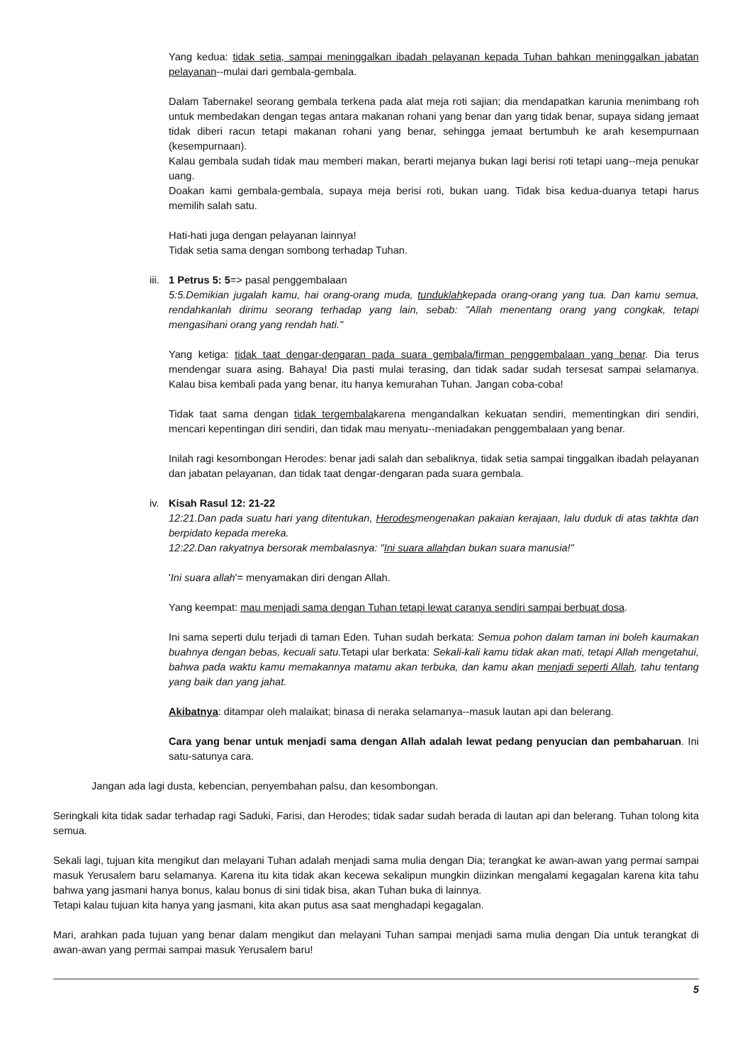Yang kedua: tidak setia, sampai meninggalkan ibadah pelayanan kepada Tuhan bahkan meninggalkan jabatan pelayanan--mulai dari gembala-gembala.
Dalam Tabernakel seorang gembala terkena pada alat meja roti sajian; dia mendapatkan karunia menimbang roh untuk membedakan dengan tegas antara makanan rohani yang benar dan yang tidak benar, supaya sidang jemaat tidak diberi racun tetapi makanan rohani yang benar, sehingga jemaat bertumbuh ke arah kesempurnaan (kesempurnaan).
Kalau gembala sudah tidak mau memberi makan, berarti mejanya bukan lagi berisi roti tetapi uang--meja penukar uang.
Doakan kami gembala-gembala, supaya meja berisi roti, bukan uang. Tidak bisa kedua-duanya tetapi harus memilih salah satu.
Hati-hati juga dengan pelayanan lainnya!
Tidak setia sama dengan sombong terhadap Tuhan.
iii.
1 Petrus 5: 5=> pasal penggembalaan
5:5.Demikian jugalah kamu, hai orang-orang muda, tunduklahkepada orang-orang yang tua. Dan kamu semua, rendahkanlah dirimu seorang terhadap yang lain, sebab: "Allah menentang orang yang congkak, tetapi mengasihani orang yang rendah hati."
Yang ketiga: tidak taat dengar-dengaran pada suara gembala/firman penggembalaan yang benar. Dia terus mendengar suara asing. Bahaya! Dia pasti mulai terasing, dan tidak sadar sudah tersesat sampai selamanya. Kalau bisa kembali pada yang benar, itu hanya kemurahan Tuhan. Jangan coba-coba!
Tidak taat sama dengan tidak tergembalakarena mengandalkan kekuatan sendiri, mementingkan diri sendiri, mencari kepentingan diri sendiri, dan tidak mau menyatu--meniadakan penggembalaan yang benar.
Inilah ragi kesombongan Herodes: benar jadi salah dan sebaliknya, tidak setia sampai tinggalkan ibadah pelayanan dan jabatan pelayanan, dan tidak taat dengar-dengaran pada suara gembala.
iv. Kisah Rasul 12: 21-22
12:21.Dan pada suatu hari yang ditentukan, Herodesmengenakan pakaian kerajaan, lalu duduk di atas takhta dan berpidato kepada mereka.
12:22.Dan rakyatnya bersorak membalasnya: "Ini suara allahdan bukan suara manusia!"
'Ini suara allah'= menyamakan diri dengan Allah.
Yang keempat: mau menjadi sama dengan Tuhan tetapi lewat caranya sendiri sampai berbuat dosa.
Ini sama seperti dulu terjadi di taman Eden. Tuhan sudah berkata: Semua pohon dalam taman ini boleh kaumakan buahnya dengan bebas, kecuali satu. Tetapi ular berkata: Sekali-kali kamu tidak akan mati, tetapi Allah mengetahui, bahwa pada waktu kamu memakannya matamu akan terbuka, dan kamu akan menjadi seperti Allah, tahu tentang yang baik dan yang jahat.
Akibatnya: ditampar oleh malaikat; binasa di neraka selamanya--masuk lautan api dan belerang.
Cara yang benar untuk menjadi sama dengan Allah adalah lewat pedang penyucian dan pembaharuan. Ini satu-satunya cara.
Jangan ada lagi dusta, kebencian, penyembahan palsu, dan kesombongan.
Seringkali kita tidak sadar terhadap ragi Saduki, Farisi, dan Herodes; tidak sadar sudah berada di lautan api dan belerang. Tuhan tolong kita semua.
Sekali lagi, tujuan kita mengikut dan melayani Tuhan adalah menjadi sama mulia dengan Dia; terangkat ke awan-awan yang permai sampai masuk Yerusalem baru selamanya. Karena itu kita tidak akan kecewa sekalipun mungkin diizinkan mengalami kegagalan karena kita tahu bahwa yang jasmani hanya bonus, kalau bonus di sini tidak bisa, akan Tuhan buka di lainnya.
Tetapi kalau tujuan kita hanya yang jasmani, kita akan putus asa saat menghadapi kegagalan.
Mari, arahkan pada tujuan yang benar dalam mengikut dan melayani Tuhan sampai menjadi sama mulia dengan Dia untuk terangkat di awan-awan yang permai sampai masuk Yerusalem baru!
5